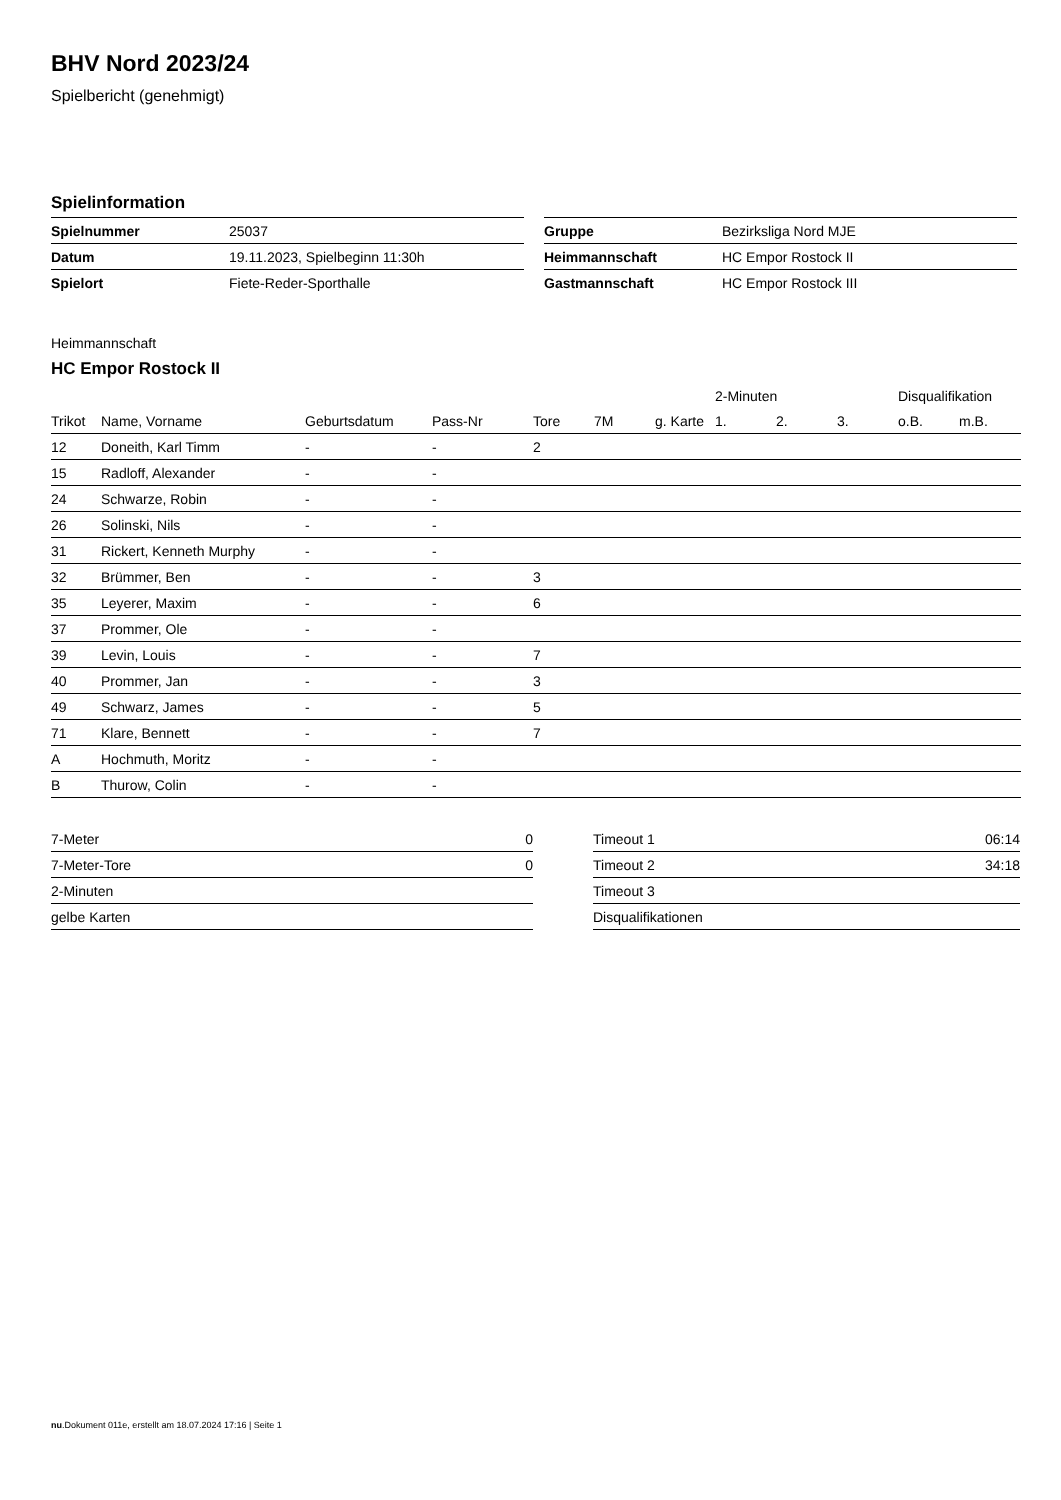BHV Nord 2023/24
Spielbericht (genehmigt)
Spielinformation
| Spielnummer | 25037 |
| Datum | 19.11.2023, Spielbeginn 11:30h |
| Spielort | Fiete-Reder-Sporthalle |
| Gruppe | Bezirksliga Nord MJE |
| Heimmannschaft | HC Empor Rostock II |
| Gastmannschaft | HC Empor Rostock III |
Heimmannschaft
HC Empor Rostock II
| | | | | | | | 2-Minuten | | | Disqualifikation | |
| --- | --- | --- | --- | --- | --- | --- | --- | --- | --- | --- | --- |
| Trikot | Name, Vorname | Geburtsdatum | Pass-Nr | Tore | 7M | g. Karte | 1. | 2. | 3. | o.B. | m.B. |
| 12 | Doneith, Karl Timm | - | - | 2 | | | | | | | |
| 15 | Radloff, Alexander | - | - | | | | | | | | |
| 24 | Schwarze, Robin | - | - | | | | | | | | |
| 26 | Solinski, Nils | - | - | | | | | | | | |
| 31 | Rickert, Kenneth Murphy | - | - | | | | | | | | |
| 32 | Brümmer, Ben | - | - | 3 | | | | | | | |
| 35 | Leyerer, Maxim | - | - | 6 | | | | | | | |
| 37 | Prommer, Ole | - | - | | | | | | | | |
| 39 | Levin, Louis | - | - | 7 | | | | | | | |
| 40 | Prommer, Jan | - | - | 3 | | | | | | | |
| 49 | Schwarz, James | - | - | 5 | | | | | | | |
| 71 | Klare, Bennett | - | - | 7 | | | | | | | |
| A | Hochmuth, Moritz | - | - | | | | | | | | |
| B | Thurow, Colin | - | - | | | | | | | | |
| 7-Meter | 0 |
| 7-Meter-Tore | 0 |
| 2-Minuten | |
| gelbe Karten | |
| Timeout 1 | 06:14 |
| Timeout 2 | 34:18 |
| Timeout 3 | |
| Disqualifikationen | |
nu.Dokument 011e, erstellt am 18.07.2024 17:16 | Seite 1